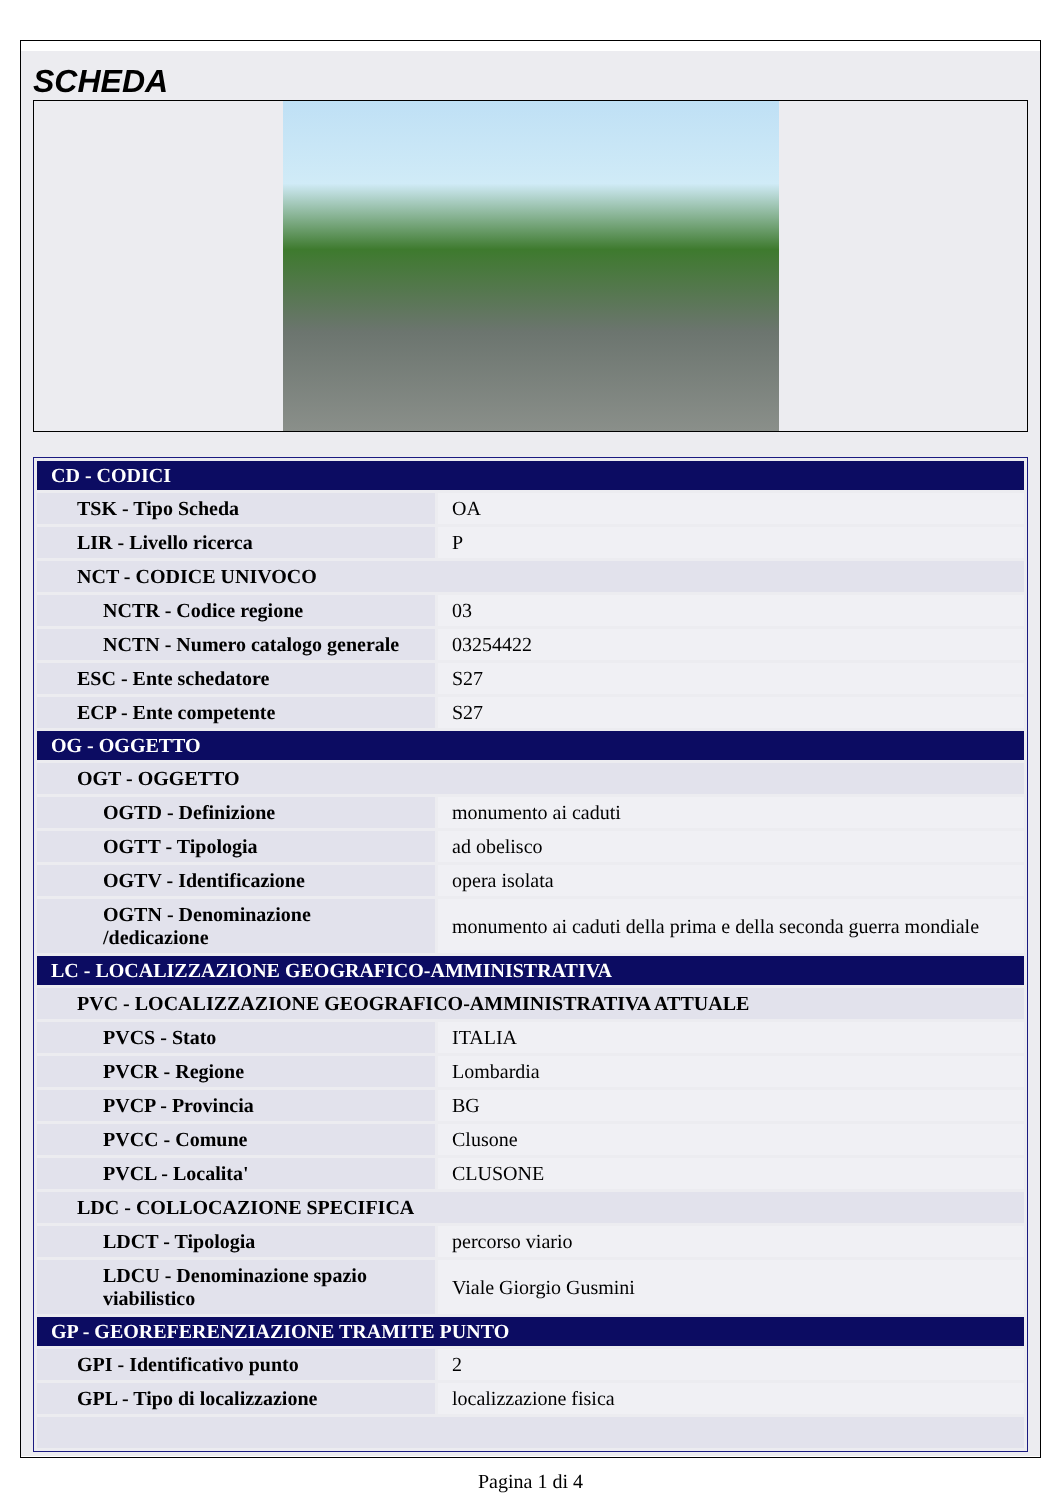SCHEDA
| CD - CODICI | |
| TSK - Tipo Scheda | OA |
| LIR - Livello ricerca | P |
| NCT - CODICE UNIVOCO | |
| NCTR - Codice regione | 03 |
| NCTN - Numero catalogo generale | 03254422 |
| ESC - Ente schedatore | S27 |
| ECP - Ente competente | S27 |
| OG - OGGETTO | |
| OGT - OGGETTO | |
| OGTD - Definizione | monumento ai caduti |
| OGTT - Tipologia | ad obelisco |
| OGTV - Identificazione | opera isolata |
| OGTN - Denominazione /dedicazione | monumento ai caduti della prima e della seconda guerra mondiale |
| LC - LOCALIZZAZIONE GEOGRAFICO-AMMINISTRATIVA | |
| PVC - LOCALIZZAZIONE GEOGRAFICO-AMMINISTRATIVA ATTUALE | |
| PVCS - Stato | ITALIA |
| PVCR - Regione | Lombardia |
| PVCP - Provincia | BG |
| PVCC - Comune | Clusone |
| PVCL - Localita' | CLUSONE |
| LDC - COLLOCAZIONE SPECIFICA | |
| LDCT - Tipologia | percorso viario |
| LDCU - Denominazione spazio viabilistico | Viale Giorgio Gusmini |
| GP - GEOREFERENZIAZIONE TRAMITE PUNTO | |
| GPI - Identificativo punto | 2 |
| GPL - Tipo di localizzazione | localizzazione fisica |
Pagina 1 di 4